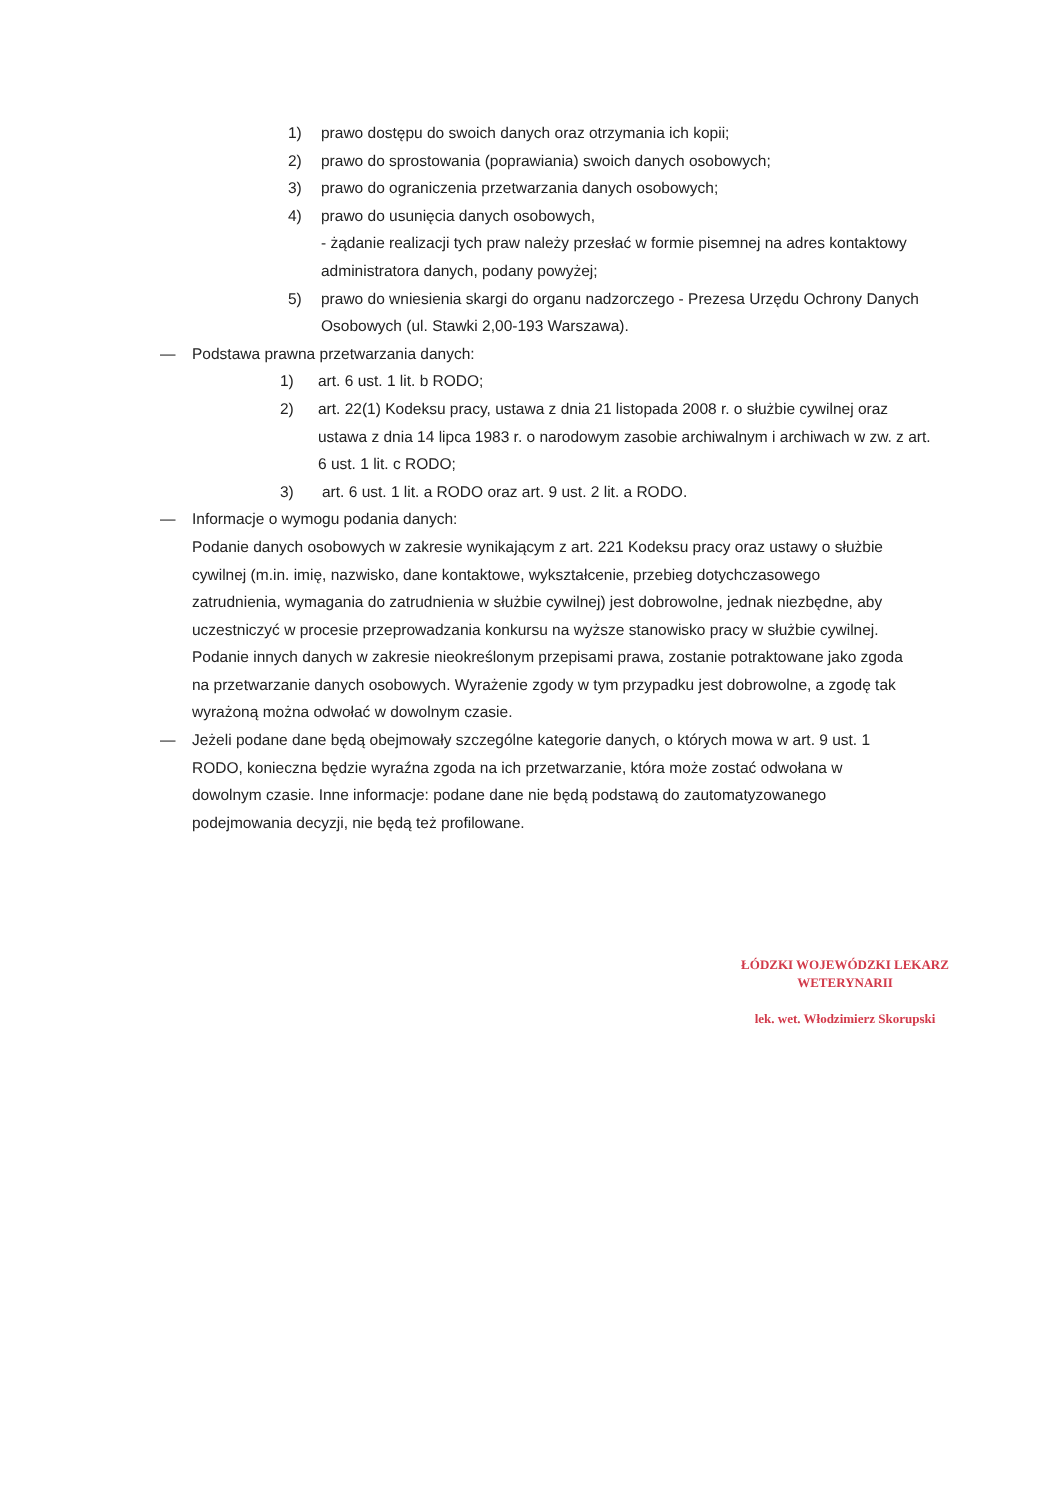1) prawo dostępu do swoich danych oraz otrzymania ich kopii;
2) prawo do sprostowania (poprawiania) swoich danych osobowych;
3) prawo do ograniczenia przetwarzania danych osobowych;
4) prawo do usunięcia danych osobowych,
- żądanie realizacji tych praw należy przesłać w formie pisemnej na adres kontaktowy administratora danych, podany powyżej;
5) prawo do wniesienia skargi do organu nadzorczego - Prezesa Urzędu Ochrony Danych Osobowych (ul. Stawki 2,00-193 Warszawa).
— Podstawa prawna przetwarzania danych:
1) art. 6 ust. 1 lit. b RODO;
2) art. 22(1) Kodeksu pracy, ustawa z dnia 21 listopada 2008 r. o służbie cywilnej oraz ustawa z dnia 14 lipca 1983 r. o narodowym zasobie archiwalnym i archiwach w zw. z art. 6 ust. 1 lit. c RODO;
3) art. 6 ust. 1 lit. a RODO oraz art. 9 ust. 2 lit. a RODO.
— Informacje o wymogu podania danych:
Podanie danych osobowych w zakresie wynikającym z art. 221 Kodeksu pracy oraz ustawy o służbie cywilnej (m.in. imię, nazwisko, dane kontaktowe, wykształcenie, przebieg dotychczasowego zatrudnienia, wymagania do zatrudnienia w służbie cywilnej) jest dobrowolne, jednak niezbędne, aby uczestniczyć w procesie przeprowadzania konkursu na wyższe stanowisko pracy w służbie cywilnej.
Podanie innych danych w zakresie nieokreślonym przepisami prawa, zostanie potraktowane jako zgoda na przetwarzanie danych osobowych. Wyrażenie zgody w tym przypadku jest dobrowolne, a zgodę tak wyrażoną można odwołać w dowolnym czasie.
— Jeżeli podane dane będą obejmowały szczególne kategorie danych, o których mowa w art. 9 ust. 1 RODO, konieczna będzie wyraźna zgoda na ich przetwarzanie, która może zostać odwołana w dowolnym czasie. Inne informacje: podane dane nie będą podstawą do zautomatyzowanego podejmowania decyzji, nie będą też profilowane.
ŁÓDZKI WOJEWÓDZKI LEKARZ
WETERYNARII
lek. wet. Włodzimierz Skorupski